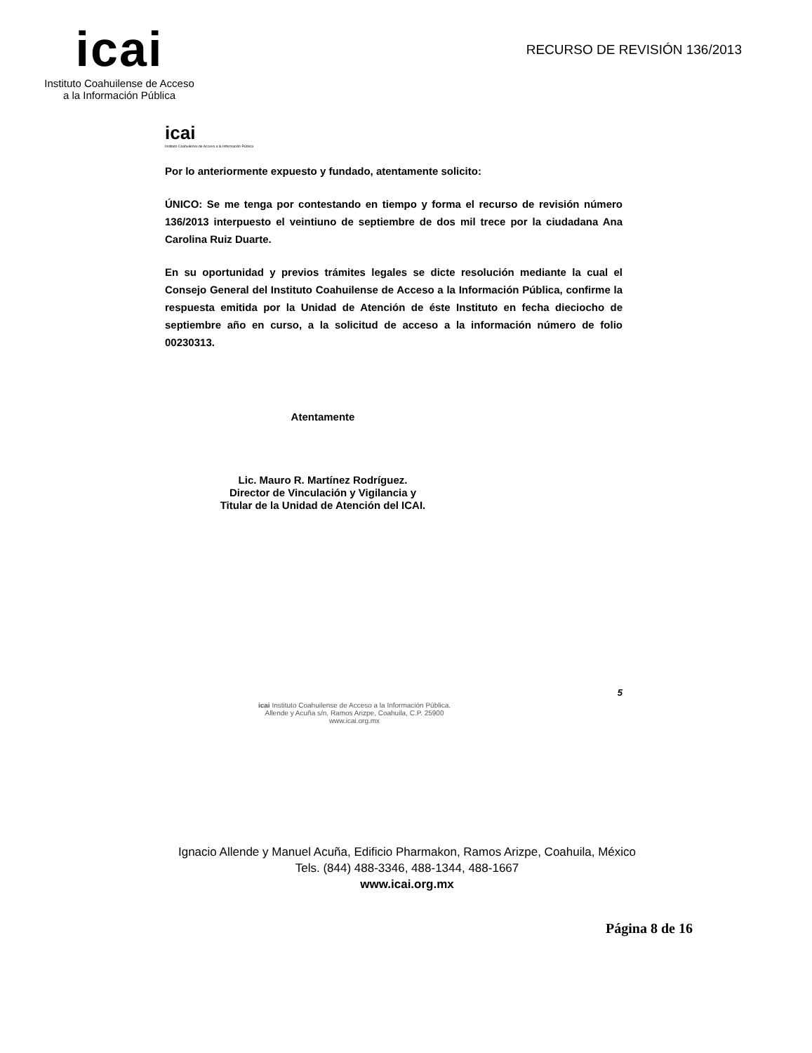icai
Instituto Coahuilense de Acceso
a la Información Pública
RECURSO DE REVISIÓN 136/2013
icai
Instituto Coahuilense de Acceso a la Información Pública
Por lo anteriormente expuesto y fundado, atentamente solicito:
ÚNICO: Se me tenga por contestando en tiempo y forma el recurso de revisión número 136/2013 interpuesto el veintiuno de septiembre de dos mil trece por la ciudadana Ana Carolina Ruiz Duarte.
En su oportunidad y previos trámites legales se dicte resolución mediante la cual el Consejo General del Instituto Coahuilense de Acceso a la Información Pública, confirme la respuesta emitida por la Unidad de Atención de éste Instituto en fecha dieciocho de septiembre año en curso, a la solicitud de acceso a la información número de folio 00230313.
Atentamente
Lic. Mauro R. Martínez Rodríguez.
Director de Vinculación y Vigilancia y
Titular de la Unidad de Atención del ICAI.
5
icai Instituto Coahuilense de Acceso a la Información Pública.
Allende y Acuña s/n, Ramos Arizpe, Coahuila, C.P. 25900
www.icai.org.mx
Ignacio Allende y Manuel Acuña, Edificio Pharmakon, Ramos Arizpe, Coahuila, México
Tels. (844) 488-3346, 488-1344, 488-1667
www.icai.org.mx
Página 8 de 16